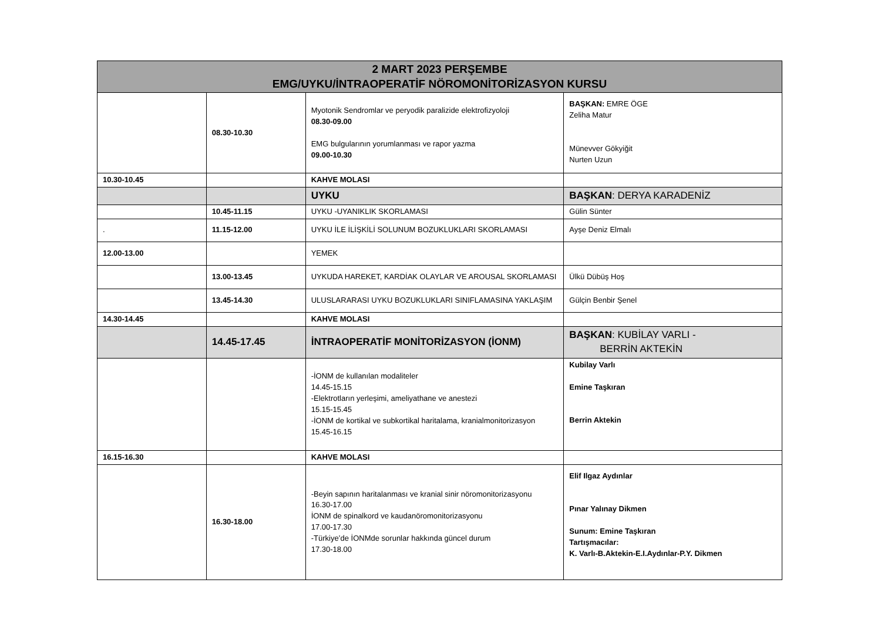| 2 MART 2023 PERŞEMBE EMG/UYKU/İNTRAOPERATİF NÖROMONİTORİZASYON KURSU | | | |
| --- | --- | --- | --- |
| | 08.30-10.30 | Myotonik Sendromlar ve peryodik paralizide elektrofizyoloji 08.30-09.00 EMG bulgularının yorumlanması ve rapor yazma 09.00-10.30 | BAŞKAN: EMRE ÖGE Zeliha Matur Münevver Gökyiğit Nurten Uzun |
| 10.30-10.45 | | KAHVE MOLASI | |
| | | UYKU | BAŞKAN : DERYA KARADENİZ |
| | 10.45-11.15 | UYKU -UYANIKLIK SKORLAMASI | Gülin Sünter |
| . | 11.15-12.00 | UYKU İLE İLİŞKİLİ SOLUNUM BOZUKLUKLARI SKORLAMASI | Ayşe Deniz Elmalı |
| 12.00-13.00 | | YEMEK | |
| | 13.00-13.45 | UYKUDA HAREKET, KARDİAK OLAYLAR VE AROUSAL SKORLAMASI | Ülkü Dübüş Hoş |
| | 13.45-14.30 | ULUSLARARASI UYKU BOZUKLUKLARI SINIFLAMASINA YAKLAŞIM | Gülçin Benbir Şenel |
| 14.30-14.45 | | KAHVE MOLASI | |
| | 14.45-17.45 | İNTRAOPERATİF MONİTORİZASYON (İONM) | BAŞKAN : KUBİLAY VARLI - BERRİN AKTEKİN |
| | | -İONM de kullanılan modaliteler 14.45-15.15 -Elektrotların yerleşimi, ameliyathane ve anestezi 15.15-15.45 -İONM de kortikal ve subkortikal haritalama, kranialmonitorizasyon 15.45-16.15 | Kubilay Varlı Emine Taşkıran Berrin Aktekin |
| 16.15-16.30 | | KAHVE MOLASI | |
| | 16.30-18.00 | -Beyin sapının haritalanması ve kranial sinir nöromonitorizasyonu 16.30-17.00 İONM de spinalkord ve kaudanöromonitorizasyonu 17.00-17.30 -Türkiye’de İONMde sorunlar hakkında güncel durum 17.30-18.00 | Elif Ilgaz Aydınlar Pınar Yalınay Dikmen Sunum: Emine Taşkıran Tartışmacılar: K. Varlı-B.Aktekin-E.I.Aydınlar-P.Y. Dikmen |